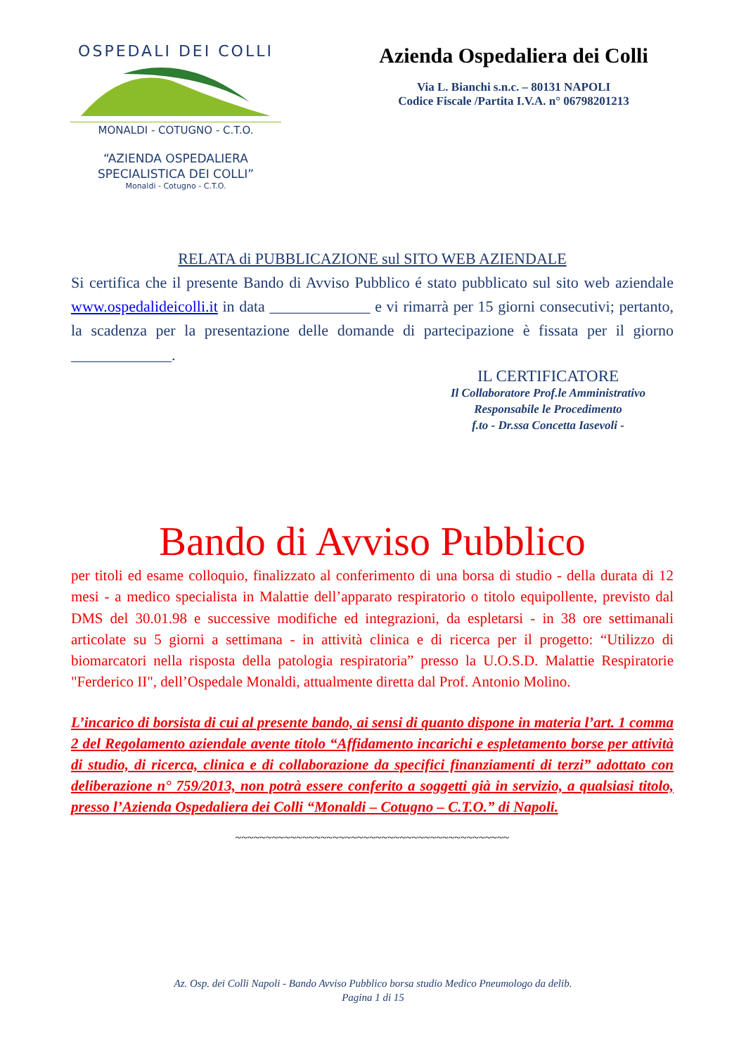OSPEDALI DEI COLLI
MONALDI - COTUGNO - C.T.O.
“AZIENDA OSPEDALIERA
SPECIALISTICA DEI COLLI”
Monaldi - Cotugno - C.T.O.
Azienda Ospedaliera dei Colli
Via L. Bianchi s.n.c. – 80131 NAPOLI
Codice Fiscale /Partita I.V.A. n° 06798201213
RELATA di PUBBLICAZIONE sul SITO WEB AZIENDALE
Si certifica che il presente Bando di Avviso Pubblico é stato pubblicato sul sito web aziendale www.ospedalideicolli.it in data _____________ e vi rimarrà per 15 giorni consecutivi; pertanto, la scadenza per la presentazione delle domande di partecipazione è fissata per il giorno _____________.
IL CERTIFICATORE
Il Collaboratore Prof.le Amministrativo
Responsabile le Procedimento
f.to - Dr.ssa Concetta Iasevoli -
Bando di Avviso Pubblico
per titoli ed esame colloquio, finalizzato al conferimento di una borsa di studio - della durata di 12 mesi - a medico specialista in Malattie dell’apparato respiratorio o titolo equipollente, previsto dal DMS del 30.01.98 e successive modifiche ed integrazioni, da espletarsi - in 38 ore settimanali articolate su 5 giorni a settimana - in attività clinica e di ricerca per il progetto: “Utilizzo di biomarcatori nella risposta della patologia respiratoria” presso la U.O.S.D. Malattie Respiratorie "Ferderico II", dell’Ospedale Monaldi, attualmente diretta dal Prof. Antonio Molino.
L’incarico di borsista di cui al presente bando, ai sensi di quanto dispone in materia l’art. 1 comma 2 del Regolamento aziendale avente titolo “Affidamento incarichi e espletamento borse per attività di studio, di ricerca, clinica e di collaborazione da specifici finanziamenti di terzi” adottato con deliberazione n° 759/2013, non potrà essere conferito a soggetti già in servizio, a qualsiasi titolo, presso l’Azienda Ospedaliera dei Colli “Monaldi – Cotugno – C.T.O.” di Napoli.
~~~~~~~~~~~~~~~~~~~~~~~~~~~~~~~~~~~~~~~~~~~~~
Az. Osp. dei Colli Napoli - Bando Avviso Pubblico borsa studio Medico Pneumologo da delib.
Pagina 1 di 15